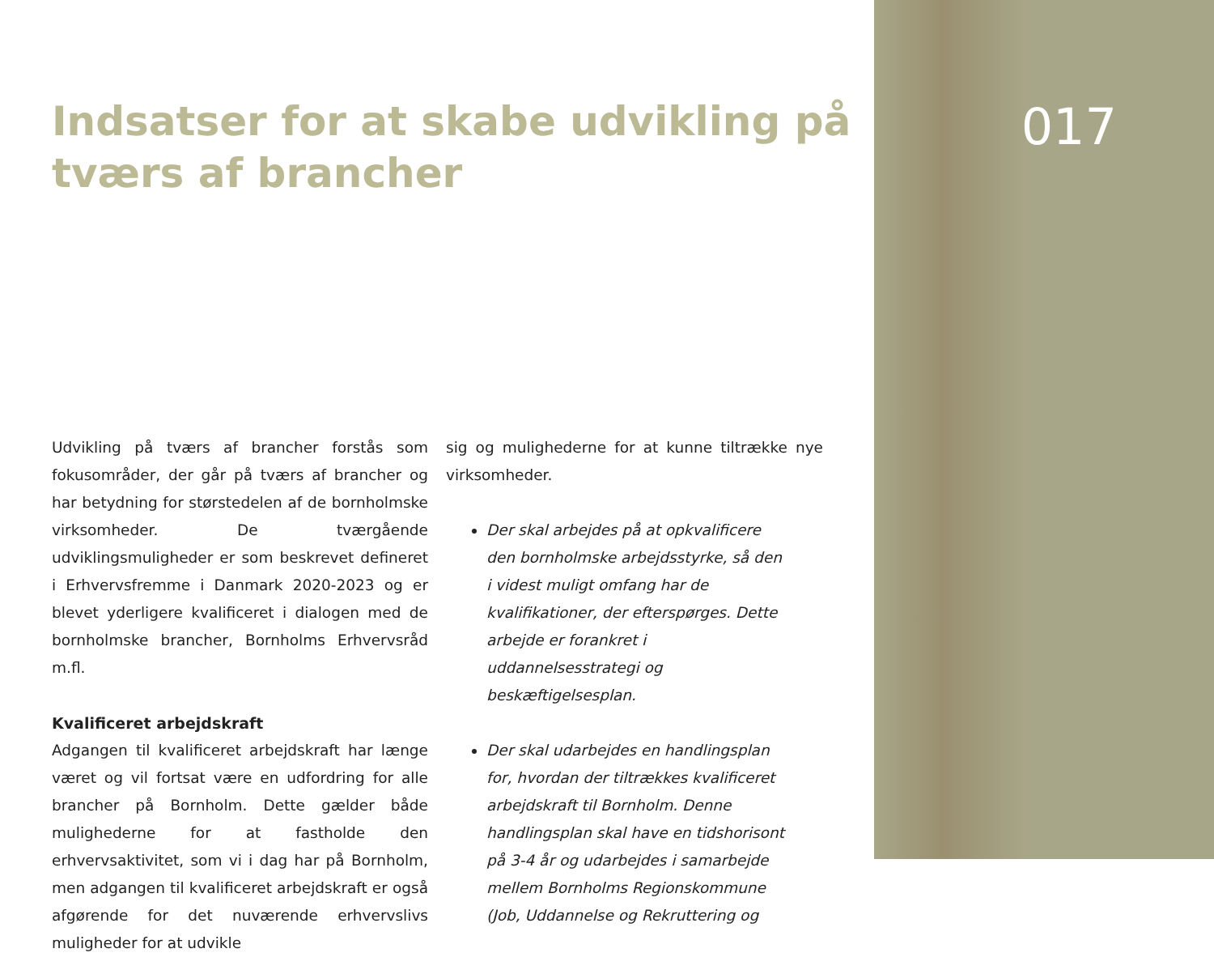Indsatser for at skabe udvikling på tværs af brancher
Udvikling på tværs af brancher forstås som fokusområder, der går på tværs af brancher og har betydning for størstedelen af de bornholmske virksomheder. De tværgående udviklingsmuligheder er som beskrevet defineret i Erhvervsfremme i Danmark 2020-2023 og er blevet yderligere kvalificeret i dialogen med de bornholmske brancher, Bornholms Erhvervsråd m.fl.
Kvalificeret arbejdskraft
Adgangen til kvalificeret arbejdskraft har længe været og vil fortsat være en udfordring for alle brancher på Bornholm. Dette gælder både mulighederne for at fastholde den erhvervsaktivitet, som vi i dag har på Bornholm, men adgangen til kvalificeret arbejdskraft er også afgørende for det nuværende erhvervslivs muligheder for at udvikle
sig og mulighederne for at kunne tiltrække nye virksomheder.
Der skal arbejdes på at opkvalificere den bornholmske arbejdsstyrke, så den i videst muligt omfang har de kvalifikationer, der efterspørges. Dette arbejde er forankret i uddannelsesstrategi og beskæftigelsesplan.
Der skal udarbejdes en handlingsplan for, hvordan der tiltrækkes kvalificeret arbejdskraft til Bornholm. Denne handlingsplan skal have en tidshorisont på 3-4 år og udarbejdes i samarbejde mellem Bornholms Regionskommune (Job, Uddannelse og Rekruttering og
017